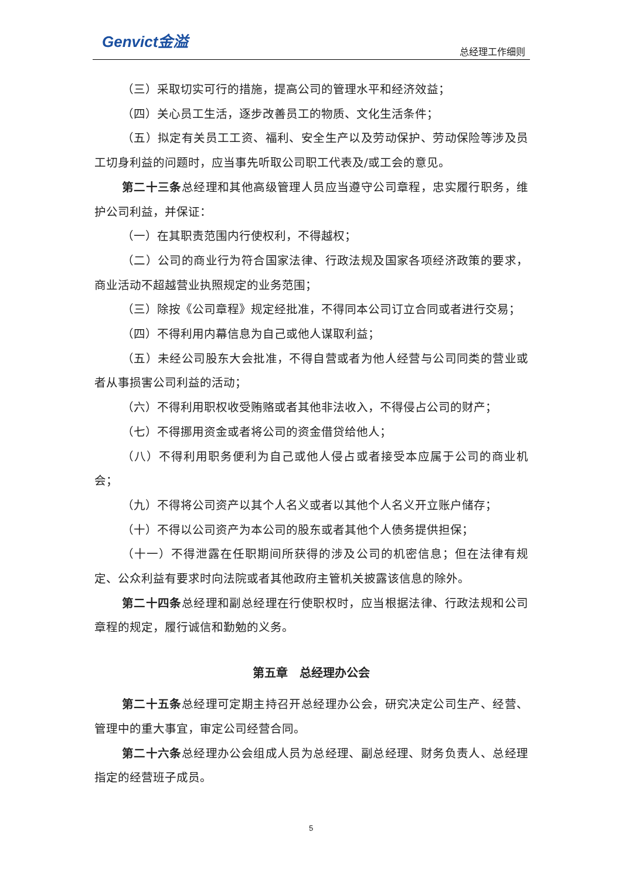Genvict金溢 总经理工作细则
（三）采取切实可行的措施，提高公司的管理水平和经济效益；
（四）关心员工生活，逐步改善员工的物质、文化生活条件；
（五）拟定有关员工工资、福利、安全生产以及劳动保护、劳动保险等涉及员工切身利益的问题时，应当事先听取公司职工代表及/或工会的意见。
第二十三条总经理和其他高级管理人员应当遵守公司章程，忠实履行职务，维护公司利益，并保证：
（一）在其职责范围内行使权利，不得越权；
（二）公司的商业行为符合国家法律、行政法规及国家各项经济政策的要求，商业活动不超越营业执照规定的业务范围；
（三）除按《公司章程》规定经批准，不得同本公司订立合同或者进行交易；
（四）不得利用内幕信息为自己或他人谋取利益；
（五）未经公司股东大会批准，不得自营或者为他人经营与公司同类的营业或者从事损害公司利益的活动；
（六）不得利用职权收受贿赂或者其他非法收入，不得侵占公司的财产；
（七）不得挪用资金或者将公司的资金借贷给他人；
（八）不得利用职务便利为自己或他人侵占或者接受本应属于公司的商业机会；
（九）不得将公司资产以其个人名义或者以其他个人名义开立账户储存；
（十）不得以公司资产为本公司的股东或者其他个人债务提供担保；
（十一）不得泄露在任职期间所获得的涉及公司的机密信息；但在法律有规定、公众利益有要求时向法院或者其他政府主管机关披露该信息的除外。
第二十四条总经理和副总经理在行使职权时，应当根据法律、行政法规和公司章程的规定，履行诚信和勤勉的义务。
第五章　总经理办公会
第二十五条总经理可定期主持召开总经理办公会，研究决定公司生产、经营、管理中的重大事宜，审定公司经营合同。
第二十六条总经理办公会组成人员为总经理、副总经理、财务负责人、总经理指定的经营班子成员。
5